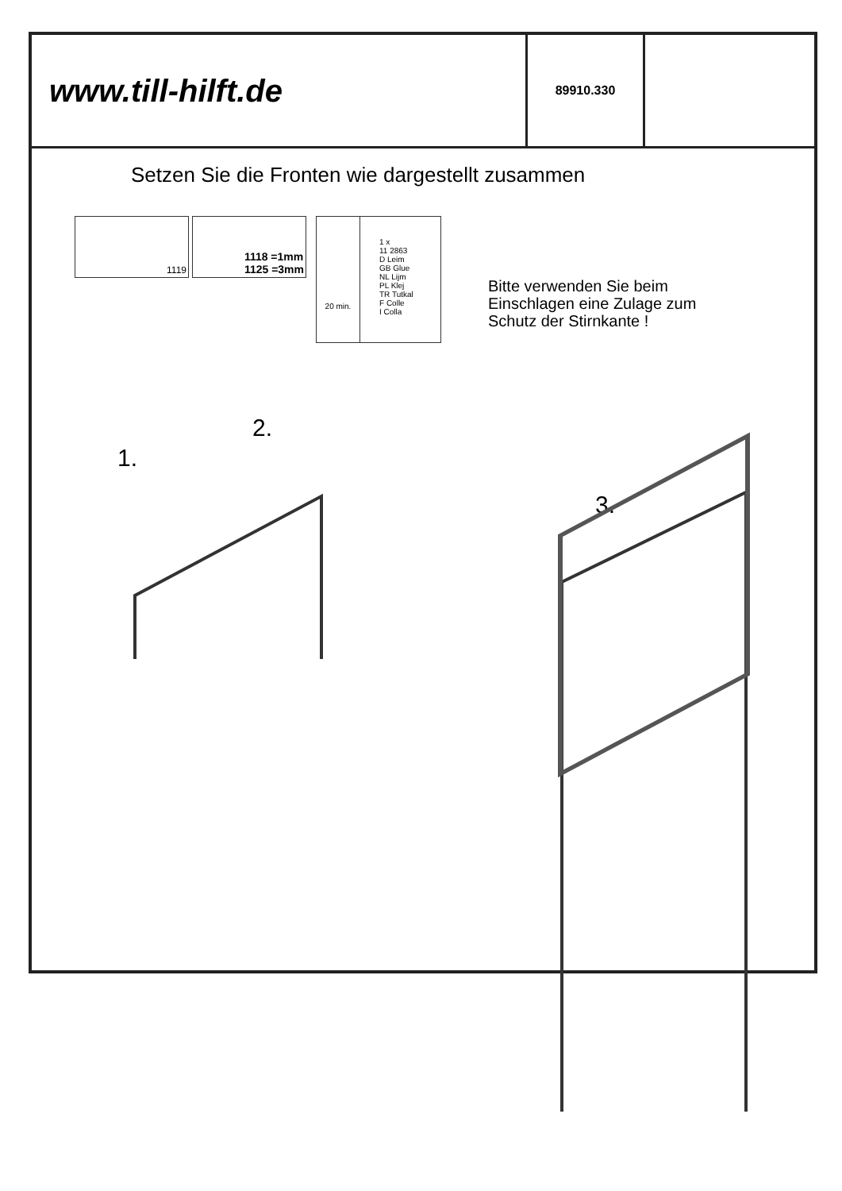www.till-hilft.de
89910.330
Setzen Sie die Fronten wie dargestellt zusammen
1119
1118 =1mm
1125 =3mm
20 min.
1 x
11 2863
D Leim
GB Glue
NL Lijm
PL Klej
TR Tutkal
F Colle
I Colla
Bitte verwenden Sie beim
Einschlagen eine Zulage zum
Schutz der Stirnkante !
1.
2.
3.